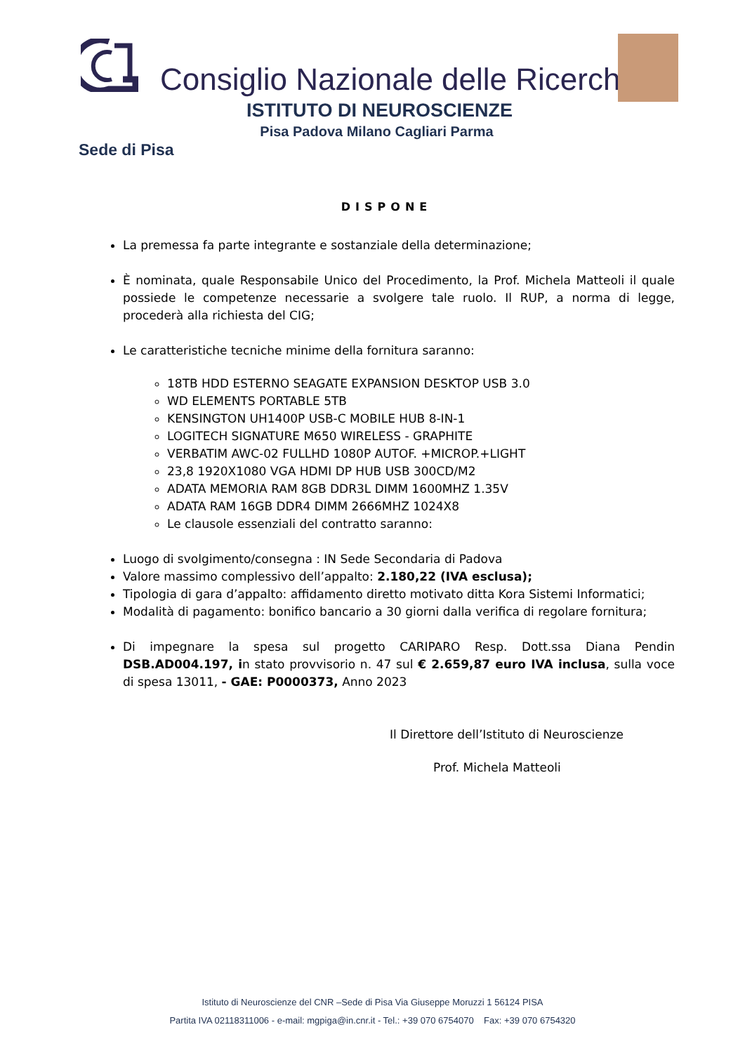Consiglio Nazionale delle Ricerche
ISTITUTO DI NEUROSCIENZE
Pisa Padova Milano Cagliari Parma
Sede di Pisa
DISPONE
La premessa fa parte integrante e sostanziale della determinazione;
È nominata, quale Responsabile Unico del Procedimento, la Prof. Michela Matteoli il quale possiede le competenze necessarie a svolgere tale ruolo. Il RUP, a norma di legge, procederà alla richiesta del CIG;
Le caratteristiche tecniche minime della fornitura saranno:
18TB HDD ESTERNO SEAGATE EXPANSION DESKTOP USB 3.0
WD ELEMENTS PORTABLE 5TB
KENSINGTON UH1400P USB-C MOBILE HUB 8-IN-1
LOGITECH SIGNATURE M650 WIRELESS - GRAPHITE
VERBATIM AWC-02 FULLHD 1080P AUTOF. +MICROP.+LIGHT
23,8 1920X1080 VGA HDMI DP HUB USB 300CD/M2
ADATA MEMORIA RAM 8GB DDR3L DIMM 1600MHZ 1.35V
ADATA RAM 16GB DDR4 DIMM 2666MHZ 1024X8
Le clausole essenziali del contratto saranno:
Luogo di svolgimento/consegna : IN Sede Secondaria di Padova
Valore massimo complessivo dell’appalto: 2.180,22 (IVA esclusa);
Tipologia di gara d’appalto: affidamento diretto motivato ditta Kora Sistemi Informatici;
Modalità di pagamento: bonifico bancario a 30 giorni dalla verifica di regolare fornitura;
Di impegnare la spesa sul progetto CARIPARO Resp. Dott.ssa Diana Pendin DSB.AD004.197, in stato provvisorio n. 47 sul € 2.659,87 euro IVA inclusa, sulla voce di spesa 13011, - GAE: P0000373, Anno 2023
Il Direttore dell’Istituto di Neuroscienze
Prof. Michela Matteoli
Istituto di Neuroscienze del CNR –Sede di Pisa Via Giuseppe Moruzzi 1 56124 PISA
Partita IVA 02118311006 - e-mail: mgpiga@in.cnr.it - Tel.: +39 070 6754070 Fax: +39 070 6754320